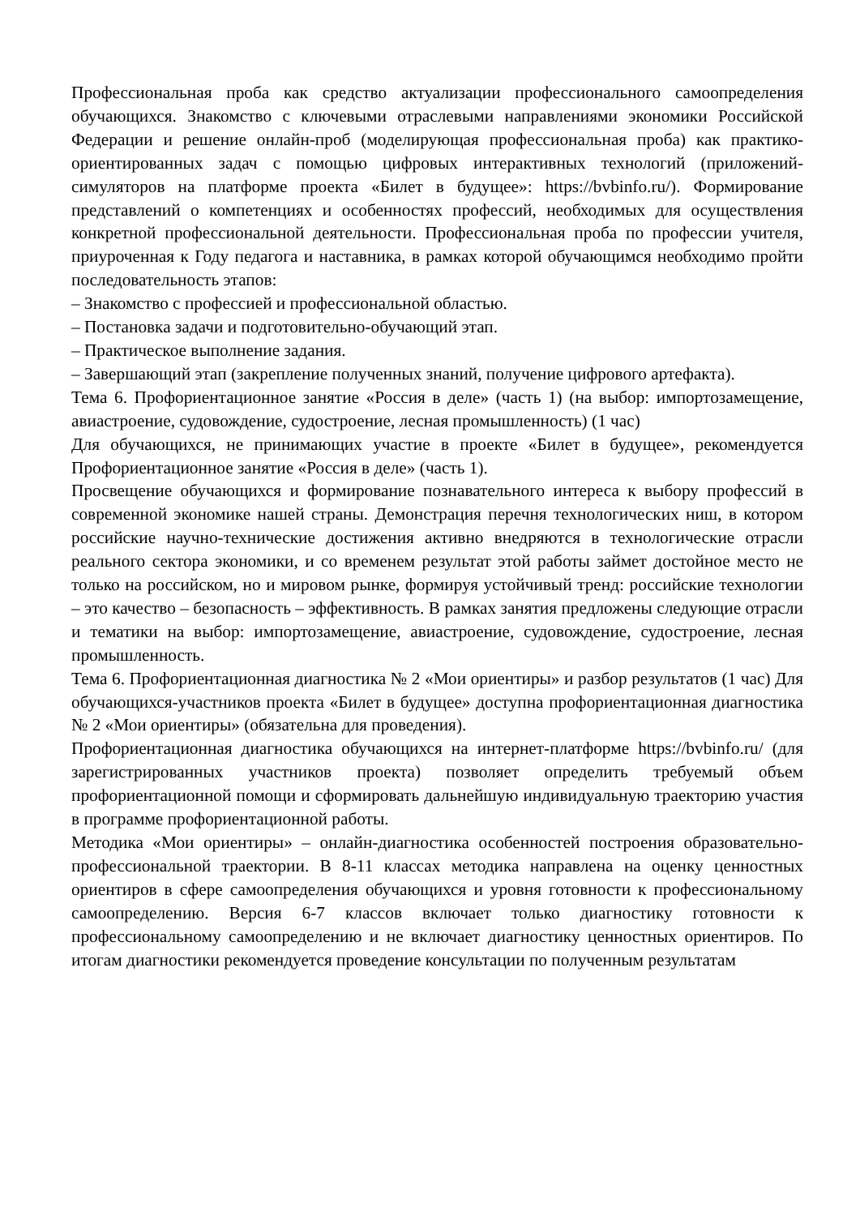Профессиональная проба как средство актуализации профессионального самоопределения обучающихся. Знакомство с ключевыми отраслевыми направлениями экономики Российской Федерации и решение онлайн-проб (моделирующая профессиональная проба) как практико-ориентированных задач с помощью цифровых интерактивных технологий (приложений-симуляторов на платформе проекта «Билет в будущее»: https://bvbinfo.ru/). Формирование представлений о компетенциях и особенностях профессий, необходимых для осуществления конкретной профессиональной деятельности. Профессиональная проба по профессии учителя, приуроченная к Году педагога и наставника, в рамках которой обучающимся необходимо пройти последовательность этапов:
– Знакомство с профессией и профессиональной областью.
– Постановка задачи и подготовительно-обучающий этап.
– Практическое выполнение задания.
– Завершающий этап (закрепление полученных знаний, получение цифрового артефакта).
Тема 6. Профориентационное занятие «Россия в деле» (часть 1) (на выбор: импортозамещение, авиастроение, судовождение, судостроение, лесная промышленность) (1 час)
Для обучающихся, не принимающих участие в проекте «Билет в будущее», рекомендуется Профориентационное занятие «Россия в деле» (часть 1).
Просвещение обучающихся и формирование познавательного интереса к выбору профессий в современной экономике нашей страны. Демонстрация перечня технологических ниш, в котором российские научно-технические достижения активно внедряются в технологические отрасли реального сектора экономики, и со временем результат этой работы займет достойное место не только на российском, но и мировом рынке, формируя устойчивый тренд: российские технологии – это качество – безопасность – эффективность. В рамках занятия предложены следующие отрасли и тематики на выбор: импортозамещение, авиастроение, судовождение, судостроение, лесная промышленность.
Тема 6. Профориентационная диагностика № 2 «Мои ориентиры» и разбор результатов (1 час) Для обучающихся-участников проекта «Билет в будущее» доступна профориентационная диагностика № 2 «Мои ориентиры» (обязательна для проведения).
Профориентационная диагностика обучающихся на интернет-платформе https://bvbinfo.ru/ (для зарегистрированных участников проекта) позволяет определить требуемый объем профориентационной помощи и сформировать дальнейшую индивидуальную траекторию участия в программе профориентационной работы.
Методика «Мои ориентиры» – онлайн-диагностика особенностей построения образовательно-профессиональной траектории. В 8-11 классах методика направлена на оценку ценностных ориентиров в сфере самоопределения обучающихся и уровня готовности к профессиональному самоопределению. Версия 6-7 классов включает только диагностику готовности к профессиональному самоопределению и не включает диагностику ценностных ориентиров. По итогам диагностики рекомендуется проведение консультации по полученным результатам